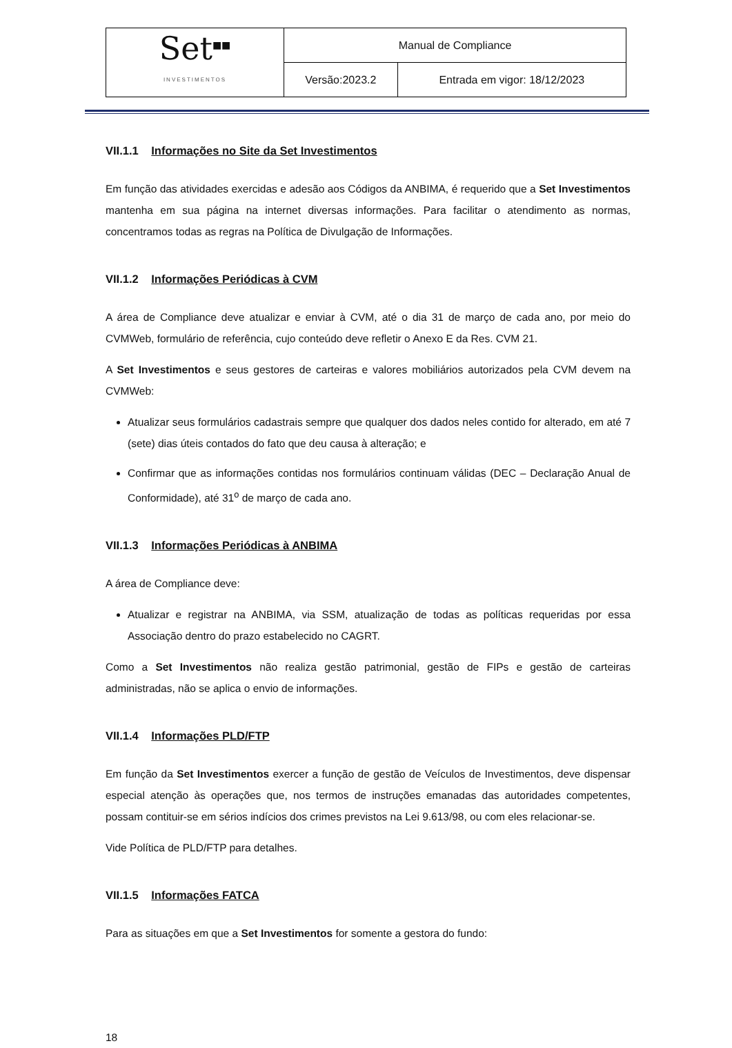| Set<sup>■■</sup> INVESTIMENTOS | Manual de Compliance | |
| | Versão:2023.2 | Entrada em vigor: 18/12/2023 |
VII.1.1 Informações no Site da Set Investimentos
Em função das atividades exercidas e adesão aos Códigos da ANBIMA, é requerido que a Set Investimentos mantenha em sua página na internet diversas informações. Para facilitar o atendimento as normas, concentramos todas as regras na Política de Divulgação de Informações.
VII.1.2 Informações Periódicas à CVM
A área de Compliance deve atualizar e enviar à CVM, até o dia 31 de março de cada ano, por meio do CVMWeb, formulário de referência, cujo conteúdo deve refletir o Anexo E da Res. CVM 21.
A Set Investimentos e seus gestores de carteiras e valores mobiliários autorizados pela CVM devem na CVMWeb:
Atualizar seus formulários cadastrais sempre que qualquer dos dados neles contido for alterado, em até 7 (sete) dias úteis contados do fato que deu causa à alteração; e
Confirmar que as informações contidas nos formulários continuam válidas (DEC – Declaração Anual de Conformidade), até 31<sup>o</sup> de março de cada ano.
VII.1.3 Informações Periódicas à ANBIMA
A área de Compliance deve:
Atualizar e registrar na ANBIMA, via SSM, atualização de todas as políticas requeridas por essa Associação dentro do prazo estabelecido no CAGRT.
Como a Set Investimentos não realiza gestão patrimonial, gestão de FIPs e gestão de carteiras administradas, não se aplica o envio de informações.
VII.1.4 Informações PLD/FTP
Em função da Set Investimentos exercer a função de gestão de Veículos de Investimentos, deve dispensar especial atenção às operações que, nos termos de instruções emanadas das autoridades competentes, possam contituir-se em sérios indícios dos crimes previstos na Lei 9.613/98, ou com eles relacionar-se.
Vide Política de PLD/FTP para detalhes.
VII.1.5 Informações FATCA
Para as situações em que a Set Investimentos for somente a gestora do fundo:
18